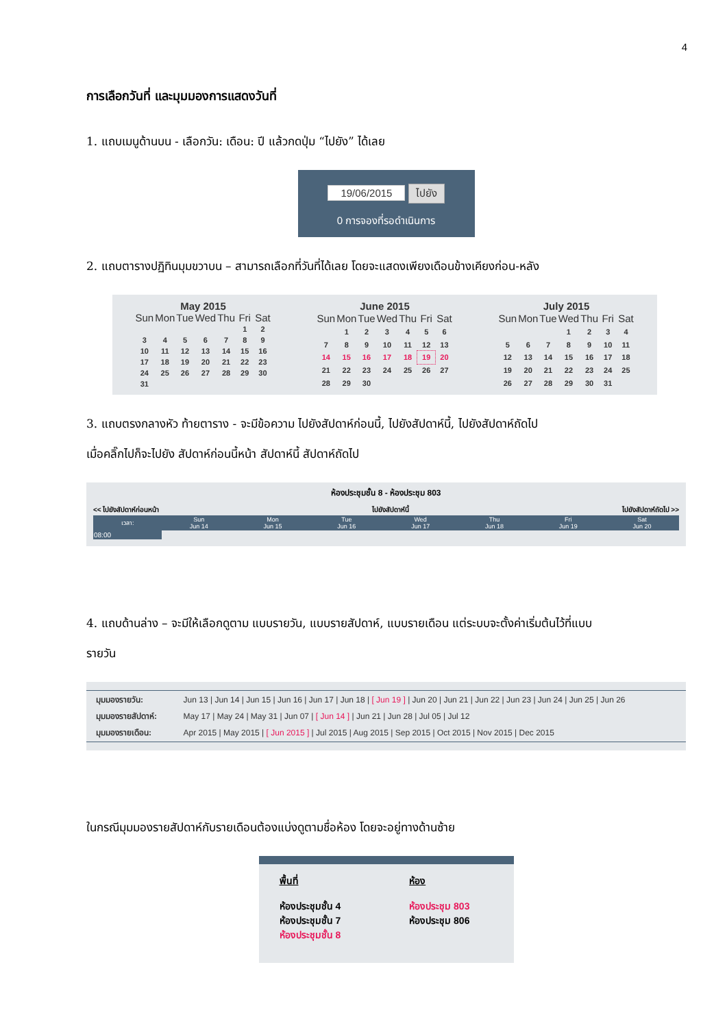4
การเลือกวันที่ และมุมมองการแสดงวันที่
1. แถบเมนูด้านบน - เลือกวัน: เดือน: ปี แล้วกดปุ่ม “ไปยัง” ได้เลย
19/06/2015 ไปยัง
0 การจองที่รอดำเนินการ
2. แถบตารางปฏิทินมุมขวาบน – สามารถเลือกที่วันที่ได้เลย โดยจะแสดงเพียงเดือนข้างเคียงก่อน-หลัง
May 2015
| Sun | Mon | Tue | Wed | Thu | Fri | Sat |
| --- | --- | --- | --- | --- | --- | --- |
| | | | | | 1 | 2 |
| 3 | 4 | 5 | 6 | 7 | 8 | 9 |
| 10 | 11 | 12 | 13 | 14 | 15 | 16 |
| 17 | 18 | 19 | 20 | 21 | 22 | 23 |
| 24 | 25 | 26 | 27 | 28 | 29 | 30 |
| 31 | | | | | | |
June 2015
| Sun | Mon | Tue | Wed | Thu | Fri | Sat |
| --- | --- | --- | --- | --- | --- | --- |
| | 1 | 2 | 3 | 4 | 5 | 6 |
| 7 | 8 | 9 | 10 | 11 | 12 | 13 |
| 14 | 15 | 16 | 17 | 18 | 19 | 20 |
| 21 | 22 | 23 | 24 | 25 | 26 | 27 |
| 28 | 29 | 30 | | | | |
July 2015
| Sun | Mon | Tue | Wed | Thu | Fri | Sat |
| --- | --- | --- | --- | --- | --- | --- |
| | | | 1 | 2 | 3 | 4 |
| 5 | 6 | 7 | 8 | 9 | 10 | 11 |
| 12 | 13 | 14 | 15 | 16 | 17 | 18 |
| 19 | 20 | 21 | 22 | 23 | 24 | 25 |
| 26 | 27 | 28 | 29 | 30 | 31 | |
3. แถบตรงกลางหัว ท้ายตาราง - จะมีข้อความ ไปยังสัปดาห์ก่อนนี้, ไปยังสัปดาห์นี้, ไปยังสัปดาห์ถัดไป
เมื่อคลิ๊กไปก็จะไปยัง สัปดาห์ก่อนนี้หน้า สัปดาห์นี้ สัปดาห์ถัดไป
ห้องประชุมชั้น 8 - ห้องประชุม 803
<< ไปยังสัปดาห์ก่อนหน้า ไปยังสัปดาห์นี้ ไปยังสัปดาห์ถัดไป >>
| เวลา: | Sun Jun 14 | Mon Jun 15 | Tue Jun 16 | Wed Jun 17 | Thu Jun 18 | Fri Jun 19 | Sat Jun 20 |
| --- | --- | --- | --- | --- | --- | --- | --- |
| 08:00 | | | | | | | |
4. แถบด้านล่าง – จะมีให้เลือกดูตาม แบบรายวัน, แบบรายสัปดาห์, แบบรายเดือน แต่ระบบจะตั้งค่าเริ่มต้นไว้ที่แบบ
รายวัน
| มุมมองรายวัน: | Jun 13 / Jun 14 / Jun 15 / Jun 16 / Jun 17 / Jun 18 / [ Jun 19 ] / Jun 20 / Jun 21 / Jun 22 / Jun 23 / Jun 24 / Jun 25 / Jun 26 |
| มุมมองรายสัปดาห์: | May 17 / May 24 / May 31 / Jun 07 / [ Jun 14 ] / Jun 21 / Jun 28 / Jul 05 / Jul 12 |
| มุมมองรายเดือน: | Apr 2015 / May 2015 / [ Jun 2015 ] / Jul 2015 / Aug 2015 / Sep 2015 / Oct 2015 / Nov 2015 / Dec 2015 |
ในกรณีมุมมองรายสัปดาห์กับรายเดือนต้องแบ่งดูตามชื่อห้อง โดยจะอยู่ทางด้านซ้าย
พื้นที่
ห้องประชุมชั้น 4
ห้องประชุมชั้น 7
ห้องประชุมชั้น 8
ห้อง
ห้องประชุม 803
ห้องประชุม 806